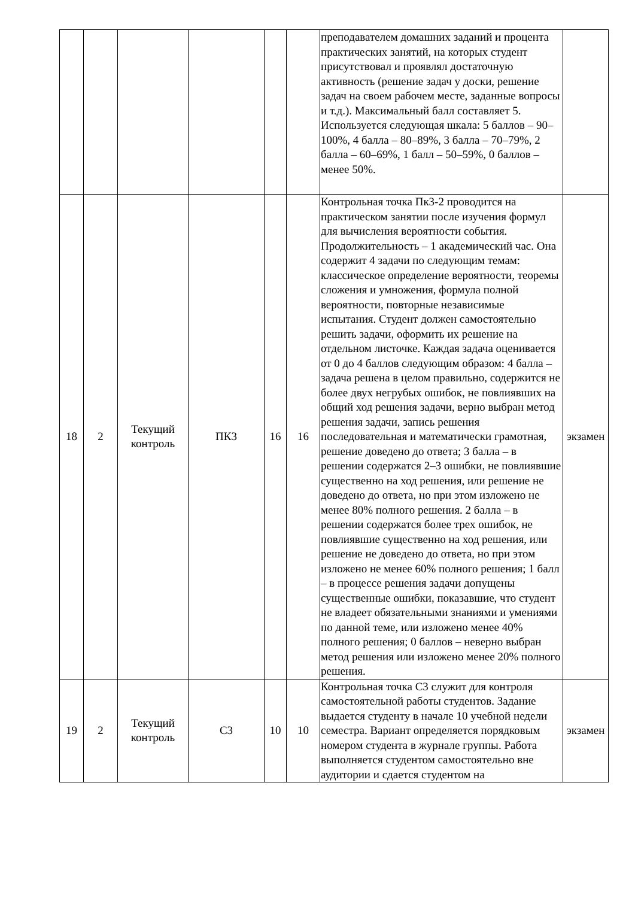| | | | | | | преподавателем домашних заданий и процента практических занятий, на которых студент присутствовал и проявлял достаточную активность (решение задач у доски, решение задач на своем рабочем месте, заданные вопросы и т.д.). Максимальный балл составляет 5. Используется следующая шкала: 5 баллов – 90–100%, 4 балла – 80–89%, 3 балла – 70–79%, 2 балла – 60–69%, 1 балл – 50–59%, 0 баллов – менее 50%. | |
| 18 | 2 | Текущий контроль | ПК3 | 16 | 16 | Контрольная точка Пк3-2 проводится на практическом занятии после изучения формул для вычисления вероятности события. Продолжительность – 1 академический час. Она содержит 4 задачи по следующим темам: классическое определение вероятности, теоремы сложения и умножения, формула полной вероятности, повторные независимые испытания. Студент должен самостоятельно решить задачи, оформить их решение на отдельном листочке. Каждая задача оценивается от 0 до 4 баллов следующим образом: 4 балла – задача решена в целом правильно, содержится не более двух негрубых ошибок, не повлиявших на общий ход решения задачи, верно выбран метод решения задачи, запись решения последовательная и математически грамотная, решение доведено до ответа; 3 балла – в решении содержатся 2–3 ошибки, не повлиявшие существенно на ход решения, или решение не доведено до ответа, но при этом изложено не менее 80% полного решения. 2 балла – в решении содержатся более трех ошибок, не повлиявшие существенно на ход решения, или решение не доведено до ответа, но при этом изложено не менее 60% полного решения; 1 балл – в процессе решения задачи допущены существенные ошибки, показавшие, что студент не владеет обязательными знаниями и умениями по данной теме, или изложено менее 40% полного решения; 0 баллов – неверно выбран метод решения или изложено менее 20% полного решения. | экзамен |
| 19 | 2 | Текущий контроль | С3 | 10 | 10 | Контрольная точка С3 служит для контроля самостоятельной работы студентов. Задание выдается студенту в начале 10 учебной недели семестра. Вариант определяется порядковым номером студента в журнале группы. Работа выполняется студентом самостоятельно вне аудитории и сдается студентом на | экзамен |